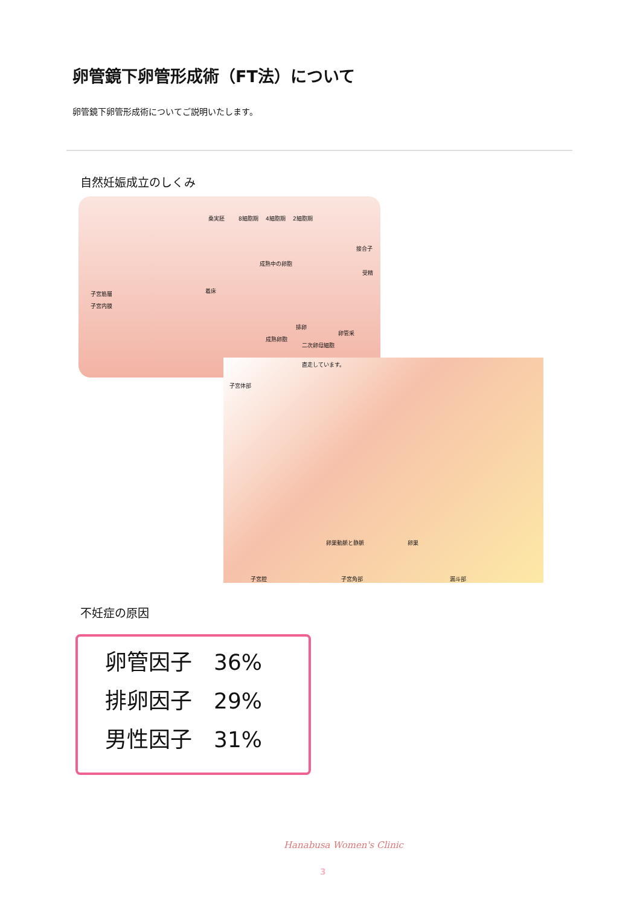卵管鏡下卵管形成術（FT法）について
卵管鏡下卵管形成術についてご説明いたします。
自然妊娠成立のしくみ
桑実胚 8細胞期 4細胞期 2細胞期
接合子
成熟中の卵胞
受精
子宮筋層
子宮内膜
着床
排卵
成熟卵胞
卵管采
二次卵母細胞
直走しています。
子宮体部
卵巣動脈と静脈 卵巣
子宮腔 子宮角部 漏斗部
不妊症の原因
卵管因子　36%
排卵因子　29%
男性因子　31%
Hanabusa Women's Clinic
3